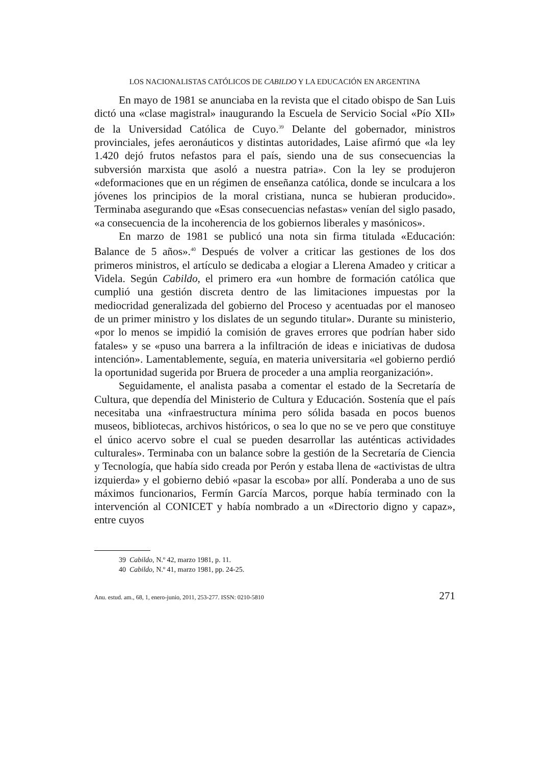LOS NACIONALISTAS CATÓLICOS DE CABILDO Y LA EDUCACIÓN EN ARGENTINA
En mayo de 1981 se anunciaba en la revista que el citado obispo de San Luis dictó una «clase magistral» inaugurando la Escuela de Servicio Social «Pío XII» de la Universidad Católica de Cuyo.<sup>39</sup> Delante del gobernador, ministros provinciales, jefes aeronáuticos y distintas autoridades, Laise afirmó que «la ley 1.420 dejó frutos nefastos para el país, siendo una de sus consecuencias la subversión marxista que asoló a nuestra patria». Con la ley se produjeron «deformaciones que en un régimen de enseñanza católica, donde se inculcara a los jóvenes los principios de la moral cristiana, nunca se hubieran producido». Terminaba asegurando que «Esas consecuencias nefastas» venían del siglo pasado, «a consecuencia de la incoherencia de los gobiernos liberales y masónicos».
En marzo de 1981 se publicó una nota sin firma titulada «Educación: Balance de 5 años».<sup>40</sup> Después de volver a criticar las gestiones de los dos primeros ministros, el artículo se dedicaba a elogiar a Llerena Amadeo y criticar a Videla. Según Cabildo, el primero era «un hombre de formación católica que cumplió una gestión discreta dentro de las limitaciones impuestas por la mediocridad generalizada del gobierno del Proceso y acentuadas por el manoseo de un primer ministro y los dislates de un segundo titular». Durante su ministerio, «por lo menos se impidió la comisión de graves errores que podrían haber sido fatales» y se «puso una barrera a la infiltración de ideas e iniciativas de dudosa intención». Lamentablemente, seguía, en materia universitaria «el gobierno perdió la oportunidad sugerida por Bruera de proceder a una amplia reorganización».
Seguidamente, el analista pasaba a comentar el estado de la Secretaría de Cultura, que dependía del Ministerio de Cultura y Educación. Sostenía que el país necesitaba una «infraestructura mínima pero sólida basada en pocos buenos museos, bibliotecas, archivos históricos, o sea lo que no se ve pero que constituye el único acervo sobre el cual se pueden desarrollar las auténticas actividades culturales». Terminaba con un balance sobre la gestión de la Secretaría de Ciencia y Tecnología, que había sido creada por Perón y estaba llena de «activistas de ultra izquierda» y el gobierno debió «pasar la escoba» por allí. Ponderaba a uno de sus máximos funcionarios, Fermín García Marcos, porque había terminado con la intervención al CONICET y había nombrado a un «Directorio digno y capaz», entre cuyos
39 Cabildo, N.º 42, marzo 1981, p. 11.
40 Cabildo, N.º 41, marzo 1981, pp. 24-25.
Anu. estud. am., 68, 1, enero-junio, 2011, 253-277. ISSN: 0210-5810 271